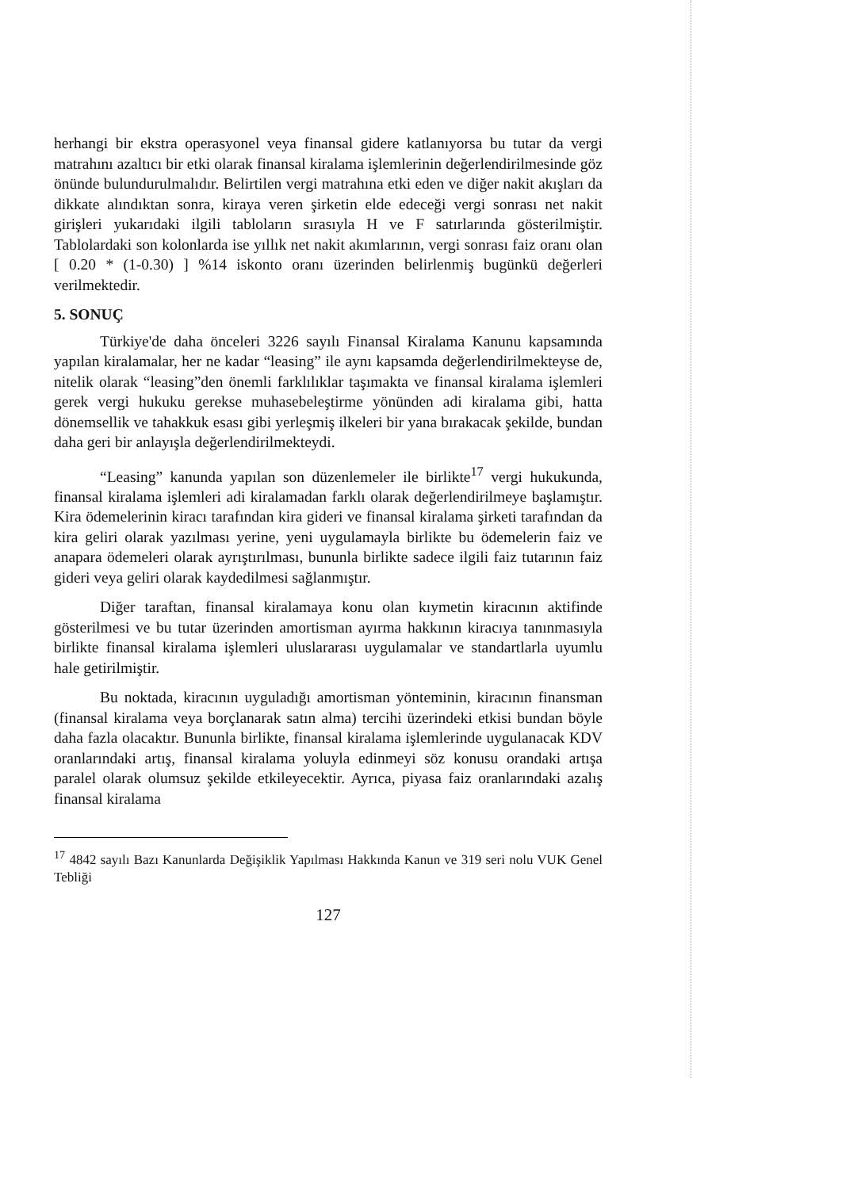herhangi bir ekstra operasyonel veya finansal gidere katlanıyorsa bu tutar da vergi matrahını azaltıcı bir etki olarak finansal kiralama işlemlerinin değerlendirilmesinde göz önünde bulundurulmalıdır. Belirtilen vergi matrahına etki eden ve diğer nakit akışları da dikkate alındıktan sonra, kiraya veren şirketin elde edeceği vergi sonrası net nakit girişleri yukarıdaki ilgili tabloların sırasıyla H ve F satırlarında gösterilmiştir. Tablolardaki son kolonlarda ise yıllık net nakit akımlarının, vergi sonrası faiz oranı olan [ 0.20 * (1-0.30) ] %14 iskonto oranı üzerinden belirlenmiş bugünkü değerleri verilmektedir.
5. SONUÇ
Türkiye'de daha önceleri 3226 sayılı Finansal Kiralama Kanunu kapsamında yapılan kiralamalar, her ne kadar “leasing” ile aynı kapsamda değerlendirilmekteyse de, nitelik olarak “leasing”den önemli farklılıklar taşımakta ve finansal kiralama işlemleri gerek vergi hukuku gerekse muhasebeleştirme yönünden adi kiralama gibi, hatta dönemsellik ve tahakkuk esası gibi yerleşmiş ilkeleri bir yana bırakacak şekilde, bundan daha geri bir anlayışla değerlendirilmekteydi.
“Leasing” kanunda yapılan son düzenlemeler ile birlikte<sup>17</sup> vergi hukukunda, finansal kiralama işlemleri adi kiralamadan farklı olarak değerlendirilmeye başlamıştır. Kira ödemelerinin kiracı tarafından kira gideri ve finansal kiralama şirketi tarafından da kira geliri olarak yazılması yerine, yeni uygulamayla birlikte bu ödemelerin faiz ve anapara ödemeleri olarak ayrıştırılması, bununla birlikte sadece ilgili faiz tutarının faiz gideri veya geliri olarak kaydedilmesi sağlanmıştır.
Diğer taraftan, finansal kiralamaya konu olan kıymetin kiracının aktifinde gösterilmesi ve bu tutar üzerinden amortisman ayırma hakkının kiracıya tanınmasıyla birlikte finansal kiralama işlemleri uluslararası uygulamalar ve standartlarla uyumlu hale getirilmiştir.
Bu noktada, kiracının uyguladığı amortisman yönteminin, kiracının finansman (finansal kiralama veya borçlanarak satın alma) tercihi üzerindeki etkisi bundan böyle daha fazla olacaktır. Bununla birlikte, finansal kiralama işlemlerinde uygulanacak KDV oranlarındaki artış, finansal kiralama yoluyla edinmeyi söz konusu orandaki artışa paralel olarak olumsuz şekilde etkileyecektir. Ayrıca, piyasa faiz oranlarındaki azalış finansal kiralama
<sup>17</sup> 4842 sayılı Bazı Kanunlarda Değişiklik Yapılması Hakkında Kanun ve 319 seri nolu VUK Genel Tebliği
127